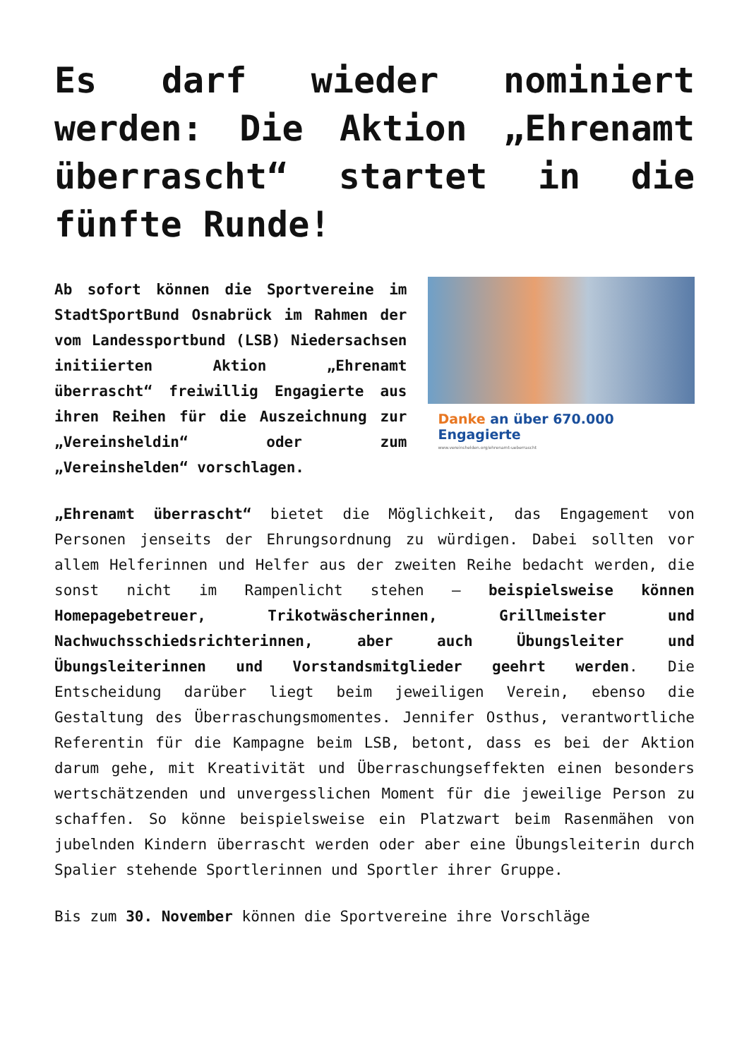Es darf wieder nominiert werden: Die Aktion „Ehrenamt überrascht“ startet in die fünfte Runde!
Ab sofort können die Sportvereine im StadtSportBund Osnabrück im Rahmen der vom Landessportbund (LSB) Niedersachsen initiierten Aktion „Ehrenamt überrascht“ freiwillig Engagierte aus ihren Reihen für die Auszeichnung zur „Vereinsheldin“ oder zum „Vereinshelden“ vorschlagen.
Danke an über 670.000 Engagierte
www.vereinshelden.org/ehrenamt-ueberrascht
„Ehrenamt überrascht“ bietet die Möglichkeit, das Engagement von Personen jenseits der Ehrungsordnung zu würdigen. Dabei sollten vor allem Helferinnen und Helfer aus der zweiten Reihe bedacht werden, die sonst nicht im Rampenlicht stehen – beispielsweise können Homepagebetreuer, Trikotwäscherinnen, Grillmeister und Nachwuchsschiedsrichterinnen, aber auch Übungsleiter und Übungsleiterinnen und Vorstandsmitglieder geehrt werden. Die Entscheidung darüber liegt beim jeweiligen Verein, ebenso die Gestaltung des Überraschungsmomentes. Jennifer Osthus, verantwortliche Referentin für die Kampagne beim LSB, betont, dass es bei der Aktion darum gehe, mit Kreativität und Überraschungseffekten einen besonders wertschätzenden und unvergesslichen Moment für die jeweilige Person zu schaffen. So könne beispielsweise ein Platzwart beim Rasenmähen von jubelnden Kindern überrascht werden oder aber eine Übungsleiterin durch Spalier stehende Sportlerinnen und Sportler ihrer Gruppe.
Bis zum 30. November können die Sportvereine ihre Vorschläge